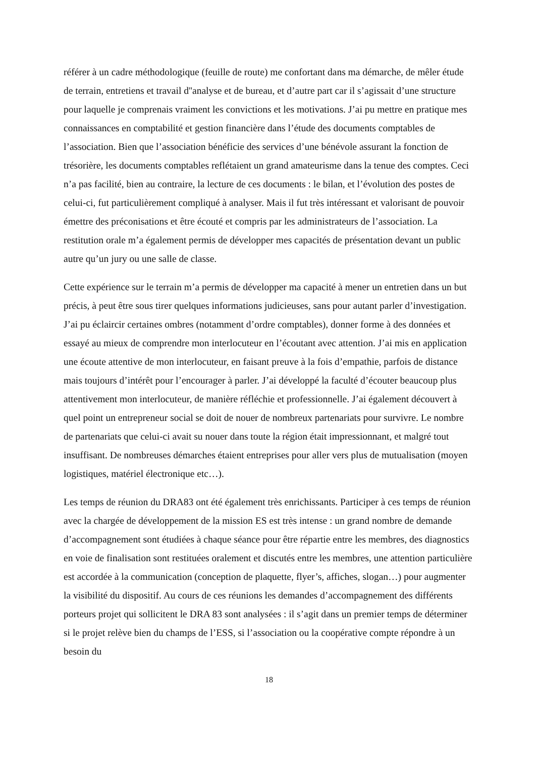référer à un cadre méthodologique (feuille de route) me confortant dans ma démarche, de mêler étude de terrain, entretiens et travail d''analyse et de bureau, et d’autre part car il s’agissait d’une structure pour laquelle je comprenais vraiment les convictions et les motivations. J’ai pu mettre en pratique mes connaissances en comptabilité et gestion financière dans l’étude des documents comptables de l’association. Bien que l’association bénéficie des services d’une bénévole assurant la fonction de trésorière, les documents comptables reflétaient un grand amateurisme dans la tenue des comptes. Ceci n’a pas facilité, bien au contraire, la lecture de ces documents : le bilan, et l’évolution des postes de celui-ci, fut particulièrement compliqué à analyser. Mais il fut très intéressant et valorisant de pouvoir émettre des préconisations et être écouté et compris par les administrateurs de l’association. La restitution orale m’a également permis de développer mes capacités de présentation devant un public autre qu’un jury ou une salle de classe.
Cette expérience sur le terrain m’a permis de développer ma capacité à mener un entretien dans un but précis, à peut être sous tirer quelques informations judicieuses, sans pour autant parler d’investigation. J’ai pu éclaircir certaines ombres (notamment d’ordre comptables), donner forme à des données et essayé au mieux de comprendre mon interlocuteur en l’écoutant avec attention. J’ai mis en application une écoute attentive de mon interlocuteur, en faisant preuve à la fois d’empathie, parfois de distance mais toujours d’intérêt pour l’encourager à parler. J’ai développé la faculté d’écouter beaucoup plus attentivement mon interlocuteur, de manière réfléchie et professionnelle. J’ai également découvert à quel point un entrepreneur social se doit de nouer de nombreux partenariats pour survivre. Le nombre de partenariats que celui-ci avait su nouer dans toute la région était impressionnant, et malgré tout insuffisant. De nombreuses démarches étaient entreprises pour aller vers plus de mutualisation (moyen logistiques, matériel électronique etc…).
Les temps de réunion du DRA83 ont été également très enrichissants. Participer à ces temps de réunion avec la chargée de développement de la mission ES est très intense : un grand nombre de demande d’accompagnement sont étudiées à chaque séance pour être répartie entre les membres, des diagnostics en voie de finalisation sont restituées oralement et discutés entre les membres, une attention particulière est accordée à la communication (conception de plaquette, flyer’s, affiches, slogan…) pour augmenter la visibilité du dispositif. Au cours de ces réunions les demandes d’accompagnement des différents porteurs projet qui sollicitent le DRA 83 sont analysées : il s’agit dans un premier temps de déterminer si le projet relève bien du champs de l’ESS, si l’association ou la coopérative compte répondre à un besoin du
18